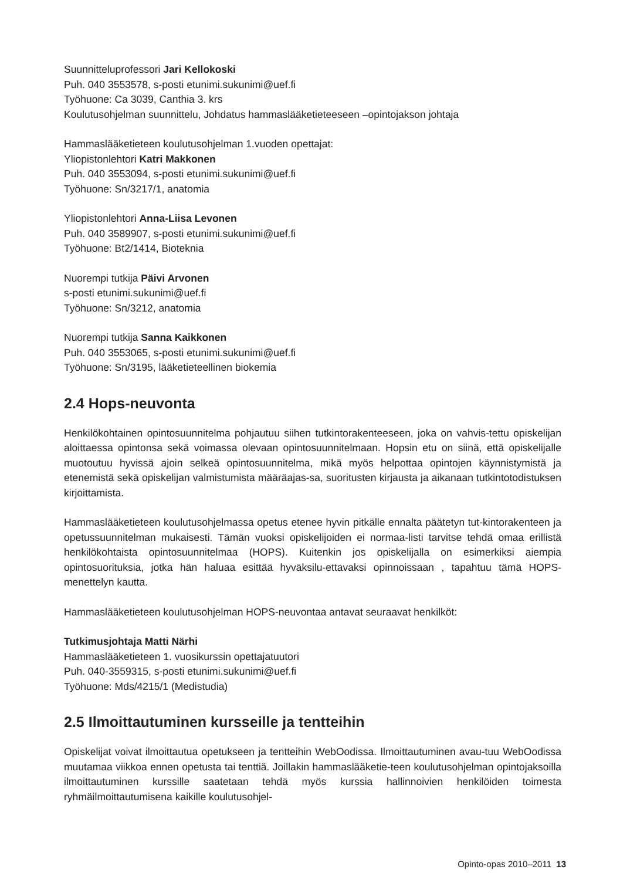Suunnitteluprofessori Jari Kellokoski
Puh. 040 3553578, s-posti etunimi.sukunimi@uef.fi
Työhuone: Ca 3039, Canthia 3. krs
Koulutusohjelman suunnittelu, Johdatus hammaslääketieteeseen –opintojakson johtaja
Hammaslääketieteen koulutusohjelman 1.vuoden opettajat:
Yliopistonlehtori Katri Makkonen
Puh. 040 3553094, s-posti etunimi.sukunimi@uef.fi
Työhuone: Sn/3217/1, anatomia
Yliopistonlehtori Anna-Liisa Levonen
Puh. 040 3589907, s-posti etunimi.sukunimi@uef.fi
Työhuone: Bt2/1414, Bioteknia
Nuorempi tutkija Päivi Arvonen
s-posti etunimi.sukunimi@uef.fi
Työhuone: Sn/3212, anatomia
Nuorempi tutkija Sanna Kaikkonen
Puh. 040 3553065, s-posti etunimi.sukunimi@uef.fi
Työhuone: Sn/3195, lääketieteellinen biokemia
2.4 Hops-neuvonta
Henkilökohtainen opintosuunnitelma pohjautuu siihen tutkintorakenteeseen, joka on vahvis-tettu opiskelijan aloittaessa opintonsa sekä voimassa olevaan opintosuunnitelmaan. Hopsin etu on siinä, että opiskelijalle muotoutuu hyvissä ajoin selkeä opintosuunnitelma, mikä myös helpottaa opintojen käynnistymistä ja etenemistä sekä opiskelijan valmistumista määräajas-sa, suoritusten kirjausta ja aikanaan tutkintotodistuksen kirjoittamista.
Hammaslääketieteen koulutusohjelmassa opetus etenee hyvin pitkälle ennalta päätetyn tut-kintorakenteen ja opetussuunnitelman mukaisesti. Tämän vuoksi opiskelijoiden ei normaa-listi tarvitse tehdä omaa erillistä henkilökohtaista opintosuunnitelmaa (HOPS). Kuitenkin jos opiskelijalla on esimerkiksi aiempia opintosuorituksia, jotka hän haluaa esittää hyväksilu-ettavaksi opinnoissaan , tapahtuu tämä HOPS-menettelyn kautta.
Hammaslääketieteen koulutusohjelman HOPS-neuvontaa antavat seuraavat henkilköt:
Tutkimusjohtaja Matti Närhi
Hammaslääketieteen 1. vuosikurssin opettajatuutori
Puh. 040-3559315, s-posti etunimi.sukunimi@uef.fi
Työhuone: Mds/4215/1 (Medistudia)
2.5 Ilmoittautuminen kursseille ja tentteihin
Opiskelijat voivat ilmoittautua opetukseen ja tentteihin WebOodissa. Ilmoittautuminen avau-tuu WebOodissa muutamaa viikkoa ennen opetusta tai tenttiä. Joillakin hammaslääketie-teen koulutusohjelman opintojaksoilla ilmoittautuminen kurssille saatetaan tehdä myös kurssia hallinnoivien henkilöiden toimesta ryhmäilmoittautumisena kaikille koulutusohjel-
Opinto-opas 2010–2011 13